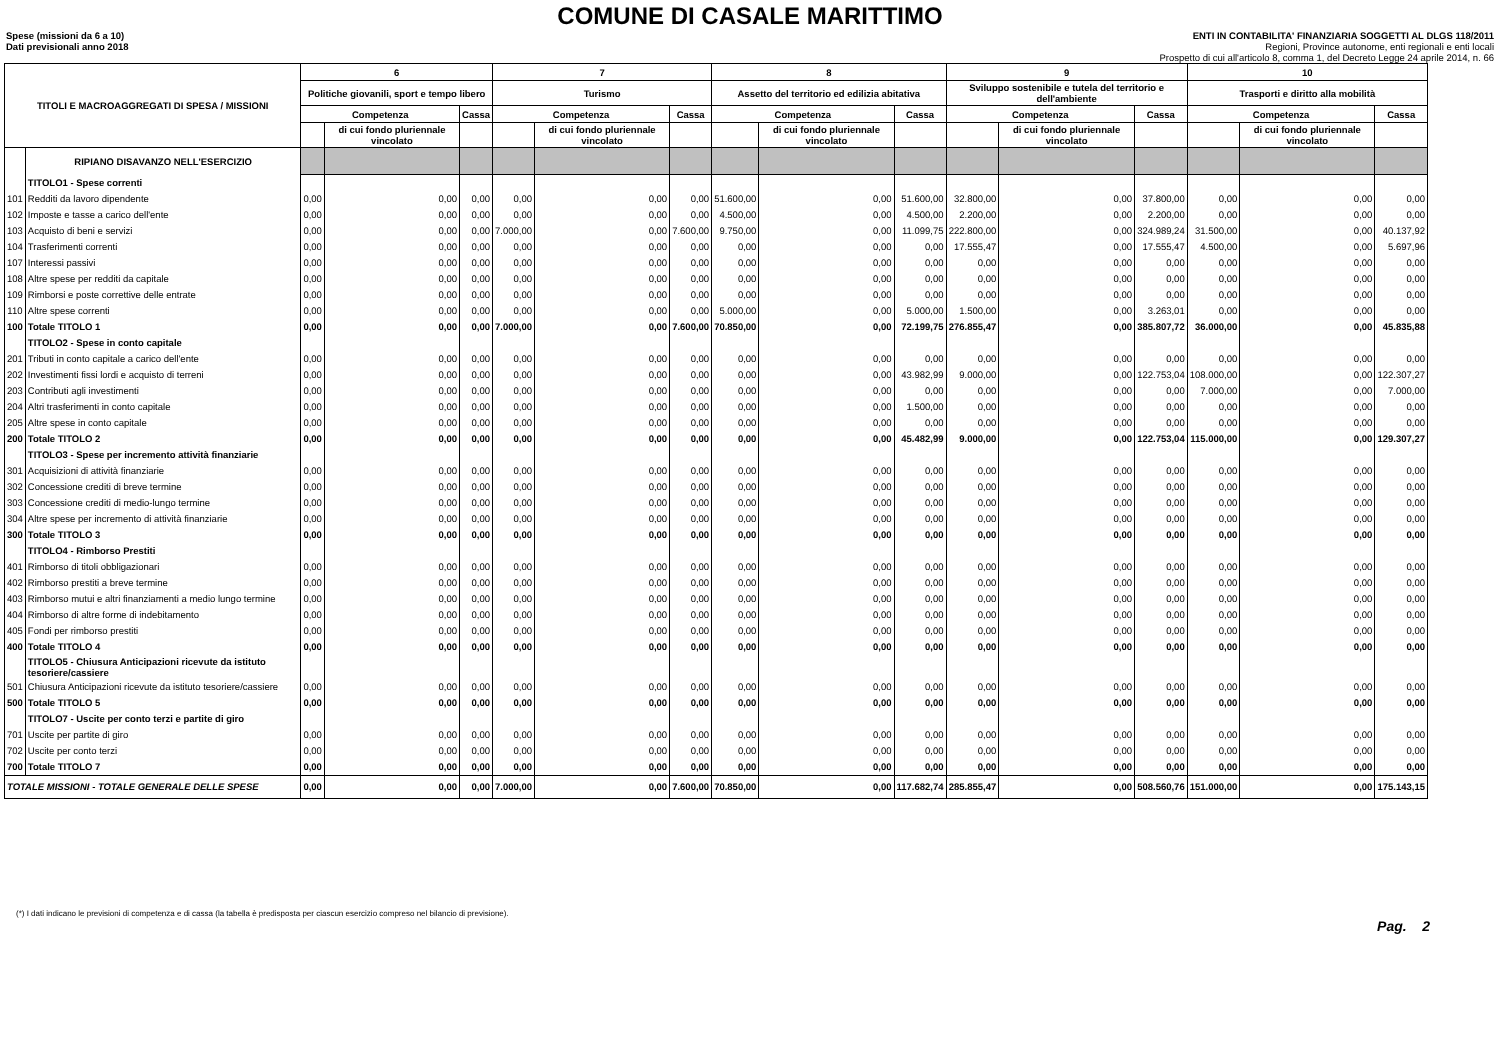COMUNE DI CASALE MARITTIMO
Spese (missioni da 6 a 10)
Dati previsionali anno 2018
ENTI IN CONTABILITA' FINANZIARIA SOGGETTI AL DLGS 118/2011
Regioni, Province autonome, enti regionali e enti locali
Prospetto di cui all'articolo 8, comma 1, del Decreto Legge 24 aprile 2014, n. 66
| TITOLI E MACROAGGREGATI DI SPESA / MISSIONI | | 6 | | | 7 | | | 8 | | | 9 | | | 10 | | |
| --- | --- | --- | --- | --- | --- | --- | --- | --- | --- | --- | --- | --- | --- | --- | --- | --- |
| | | Politiche giovanili, sport e tempo libero | | | Turismo | | | Assetto del territorio ed edilizia abitativa | | | Sviluppo sostenibile e tutela del territorio e dell'ambiente | | | Trasporti e diritto alla mobilità | | |
| | | Competenza | | Cassa | Competenza | | Cassa | Competenza | | Cassa | Competenza | | Cassa | Competenza | | Cassa |
| | | | di cui fondo pluriennale vincolato | | | di cui fondo pluriennale vincolato | | | di cui fondo pluriennale vincolato | | | di cui fondo pluriennale vincolato | | | di cui fondo pluriennale vincolato | |
| | RIPIANO DISAVANZO NELL'ESERCIZIO | | | | | | | | | | | | | | | |
| | TITOLO1 - Spese correnti | | | | | | | | | | | | | | | |
| 101 | Redditi da lavoro dipendente | 0,00 | 0,00 | 0,00 | 0,00 | 0,00 | 0,00 | 51.600,00 | 0,00 | 51.600,00 | 32.800,00 | 0,00 | 37.800,00 | 0,00 | 0,00 | 0,00 |
| 102 | Imposte e tasse a carico dell'ente | 0,00 | 0,00 | 0,00 | 0,00 | 0,00 | 0,00 | 4.500,00 | 0,00 | 4.500,00 | 2.200,00 | 0,00 | 2.200,00 | 0,00 | 0,00 | 0,00 |
| 103 | Acquisto di beni e servizi | 0,00 | 0,00 | 0,00 | 7.000,00 | 0,00 | 7.600,00 | 9.750,00 | 0,00 | 11.099,75 | 222.800,00 | 0,00 | 324.989,24 | 31.500,00 | 0,00 | 40.137,92 |
| 104 | Trasferimenti correnti | 0,00 | 0,00 | 0,00 | 0,00 | 0,00 | 0,00 | 0,00 | 0,00 | 0,00 | 17.555,47 | 0,00 | 17.555,47 | 4.500,00 | 0,00 | 5.697,96 |
| 107 | Interessi passivi | 0,00 | 0,00 | 0,00 | 0,00 | 0,00 | 0,00 | 0,00 | 0,00 | 0,00 | 0,00 | 0,00 | 0,00 | 0,00 | 0,00 | 0,00 |
| 108 | Altre spese per redditi da capitale | 0,00 | 0,00 | 0,00 | 0,00 | 0,00 | 0,00 | 0,00 | 0,00 | 0,00 | 0,00 | 0,00 | 0,00 | 0,00 | 0,00 | 0,00 |
| 109 | Rimborsi e poste correttive delle entrate | 0,00 | 0,00 | 0,00 | 0,00 | 0,00 | 0,00 | 0,00 | 0,00 | 0,00 | 0,00 | 0,00 | 0,00 | 0,00 | 0,00 | 0,00 |
| 110 | Altre spese correnti | 0,00 | 0,00 | 0,00 | 0,00 | 0,00 | 0,00 | 5.000,00 | 0,00 | 5.000,00 | 1.500,00 | 0,00 | 3.263,01 | 0,00 | 0,00 | 0,00 |
| 100 | Totale TITOLO 1 | 0,00 | 0,00 | 0,00 | 7.000,00 | 0,00 | 7.600,00 | 70.850,00 | 0,00 | 72.199,75 | 276.855,47 | 0,00 | 385.807,72 | 36.000,00 | 0,00 | 45.835,88 |
| | TITOLO2 - Spese in conto capitale | | | | | | | | | | | | | | | |
| 201 | Tributi in conto capitale a carico dell'ente | 0,00 | 0,00 | 0,00 | 0,00 | 0,00 | 0,00 | 0,00 | 0,00 | 0,00 | 0,00 | 0,00 | 0,00 | 0,00 | 0,00 | 0,00 |
| 202 | Investimenti fissi lordi e acquisto di terreni | 0,00 | 0,00 | 0,00 | 0,00 | 0,00 | 0,00 | 0,00 | 0,00 | 43.982,99 | 9.000,00 | 0,00 | 122.753,04 | 108.000,00 | 0,00 | 122.307,27 |
| 203 | Contributi agli investimenti | 0,00 | 0,00 | 0,00 | 0,00 | 0,00 | 0,00 | 0,00 | 0,00 | 0,00 | 0,00 | 0,00 | 0,00 | 7.000,00 | 0,00 | 7.000,00 |
| 204 | Altri trasferimenti in conto capitale | 0,00 | 0,00 | 0,00 | 0,00 | 0,00 | 0,00 | 0,00 | 0,00 | 1.500,00 | 0,00 | 0,00 | 0,00 | 0,00 | 0,00 | 0,00 |
| 205 | Altre spese in conto capitale | 0,00 | 0,00 | 0,00 | 0,00 | 0,00 | 0,00 | 0,00 | 0,00 | 0,00 | 0,00 | 0,00 | 0,00 | 0,00 | 0,00 | 0,00 |
| 200 | Totale TITOLO 2 | 0,00 | 0,00 | 0,00 | 0,00 | 0,00 | 0,00 | 0,00 | 0,00 | 45.482,99 | 9.000,00 | 0,00 | 122.753,04 | 115.000,00 | 0,00 | 129.307,27 |
| | TITOLO3 - Spese per incremento attività finanziarie | | | | | | | | | | | | | | | |
| 301 | Acquisizioni di attività finanziarie | 0,00 | 0,00 | 0,00 | 0,00 | 0,00 | 0,00 | 0,00 | 0,00 | 0,00 | 0,00 | 0,00 | 0,00 | 0,00 | 0,00 | 0,00 |
| 302 | Concessione crediti di breve termine | 0,00 | 0,00 | 0,00 | 0,00 | 0,00 | 0,00 | 0,00 | 0,00 | 0,00 | 0,00 | 0,00 | 0,00 | 0,00 | 0,00 | 0,00 |
| 303 | Concessione crediti di medio-lungo termine | 0,00 | 0,00 | 0,00 | 0,00 | 0,00 | 0,00 | 0,00 | 0,00 | 0,00 | 0,00 | 0,00 | 0,00 | 0,00 | 0,00 | 0,00 |
| 304 | Altre spese per incremento di attività finanziarie | 0,00 | 0,00 | 0,00 | 0,00 | 0,00 | 0,00 | 0,00 | 0,00 | 0,00 | 0,00 | 0,00 | 0,00 | 0,00 | 0,00 | 0,00 |
| 300 | Totale TITOLO 3 | 0,00 | 0,00 | 0,00 | 0,00 | 0,00 | 0,00 | 0,00 | 0,00 | 0,00 | 0,00 | 0,00 | 0,00 | 0,00 | 0,00 | 0,00 |
| | TITOLO4 - Rimborso Prestiti | | | | | | | | | | | | | | | |
| 401 | Rimborso di titoli obbligazionari | 0,00 | 0,00 | 0,00 | 0,00 | 0,00 | 0,00 | 0,00 | 0,00 | 0,00 | 0,00 | 0,00 | 0,00 | 0,00 | 0,00 | 0,00 |
| 402 | Rimborso prestiti a breve termine | 0,00 | 0,00 | 0,00 | 0,00 | 0,00 | 0,00 | 0,00 | 0,00 | 0,00 | 0,00 | 0,00 | 0,00 | 0,00 | 0,00 | 0,00 |
| 403 | Rimborso mutui e altri finanziamenti a medio lungo termine | 0,00 | 0,00 | 0,00 | 0,00 | 0,00 | 0,00 | 0,00 | 0,00 | 0,00 | 0,00 | 0,00 | 0,00 | 0,00 | 0,00 | 0,00 |
| 404 | Rimborso di altre forme di indebitamento | 0,00 | 0,00 | 0,00 | 0,00 | 0,00 | 0,00 | 0,00 | 0,00 | 0,00 | 0,00 | 0,00 | 0,00 | 0,00 | 0,00 | 0,00 |
| 405 | Fondi per rimborso prestiti | 0,00 | 0,00 | 0,00 | 0,00 | 0,00 | 0,00 | 0,00 | 0,00 | 0,00 | 0,00 | 0,00 | 0,00 | 0,00 | 0,00 | 0,00 |
| 400 | Totale TITOLO 4 | 0,00 | 0,00 | 0,00 | 0,00 | 0,00 | 0,00 | 0,00 | 0,00 | 0,00 | 0,00 | 0,00 | 0,00 | 0,00 | 0,00 | 0,00 |
| | TITOLO5 - Chiusura Anticipazioni ricevute da istituto tesoriere/cassiere | | | | | | | | | | | | | | | |
| 501 | Chiusura Anticipazioni ricevute da istituto tesoriere/cassiere | 0,00 | 0,00 | 0,00 | 0,00 | 0,00 | 0,00 | 0,00 | 0,00 | 0,00 | 0,00 | 0,00 | 0,00 | 0,00 | 0,00 | 0,00 |
| 500 | Totale TITOLO 5 | 0,00 | 0,00 | 0,00 | 0,00 | 0,00 | 0,00 | 0,00 | 0,00 | 0,00 | 0,00 | 0,00 | 0,00 | 0,00 | 0,00 | 0,00 |
| | TITOLO7 - Uscite per conto terzi e partite di giro | | | | | | | | | | | | | | | |
| 701 | Uscite per partite di giro | 0,00 | 0,00 | 0,00 | 0,00 | 0,00 | 0,00 | 0,00 | 0,00 | 0,00 | 0,00 | 0,00 | 0,00 | 0,00 | 0,00 | 0,00 |
| 702 | Uscite per conto terzi | 0,00 | 0,00 | 0,00 | 0,00 | 0,00 | 0,00 | 0,00 | 0,00 | 0,00 | 0,00 | 0,00 | 0,00 | 0,00 | 0,00 | 0,00 |
| 700 | Totale TITOLO 7 | 0,00 | 0,00 | 0,00 | 0,00 | 0,00 | 0,00 | 0,00 | 0,00 | 0,00 | 0,00 | 0,00 | 0,00 | 0,00 | 0,00 | 0,00 |
| TOTALE MISSIONI - TOTALE GENERALE DELLE SPESE | | 0,00 | 0,00 | 0,00 | 7.000,00 | 0,00 | 7.600,00 | 70.850,00 | 0,00 | 117.682,74 | 285.855,47 | 0,00 | 508.560,76 | 151.000,00 | 0,00 | 175.143,15 |
(*) I dati indicano le previsioni di competenza e di cassa (la tabella è predisposta per ciascun esercizio compreso nel bilancio di previsione).
Pag. 2